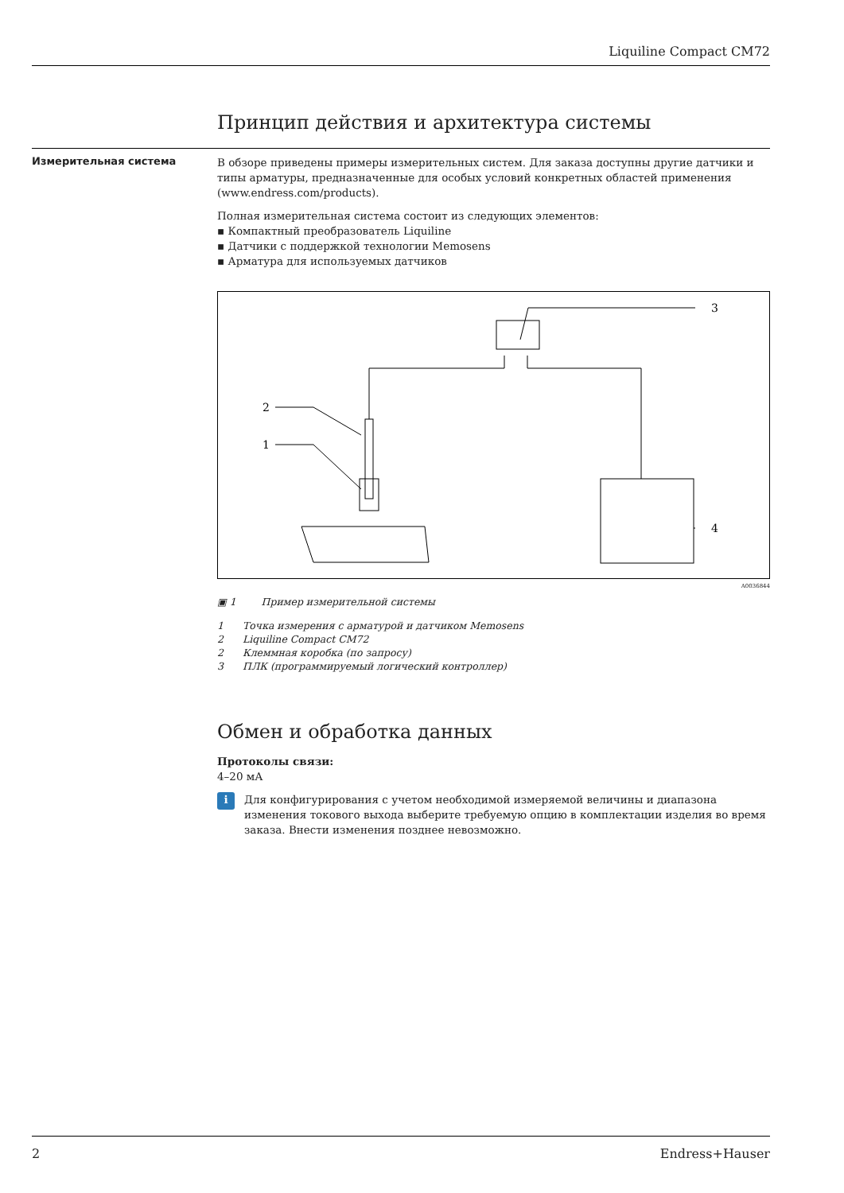Liquiline Compact CM72
Принцип действия и архитектура системы
Измерительная система
В обзоре приведены примеры измерительных систем. Для заказа доступны другие датчики и типы арматуры, предназначенные для особых условий конкретных областей применения (www.endress.com/products).
Полная измерительная система состоит из следующих элементов:
▪ Компактный преобразователь Liquiline
▪ Датчики с поддержкой технологии Memosens
▪ Арматура для используемых датчиков
3
2
1
4
A0036844
▣ 1 Пример измерительной системы
1 Точка измерения с арматурой и датчиком Memosens
2 Liquiline Compact CM72
2 Клеммная коробка (по запросу)
3 ПЛК (программируемый логический контроллер)
Обмен и обработка данных
Протоколы связи:
4–20 мА
i
Для конфигурирования с учетом необходимой измеряемой величины и диапазона изменения токового выхода выберите требуемую опцию в комплектации изделия во время заказа. Внести изменения позднее невозможно.
2 Endress+Hauser